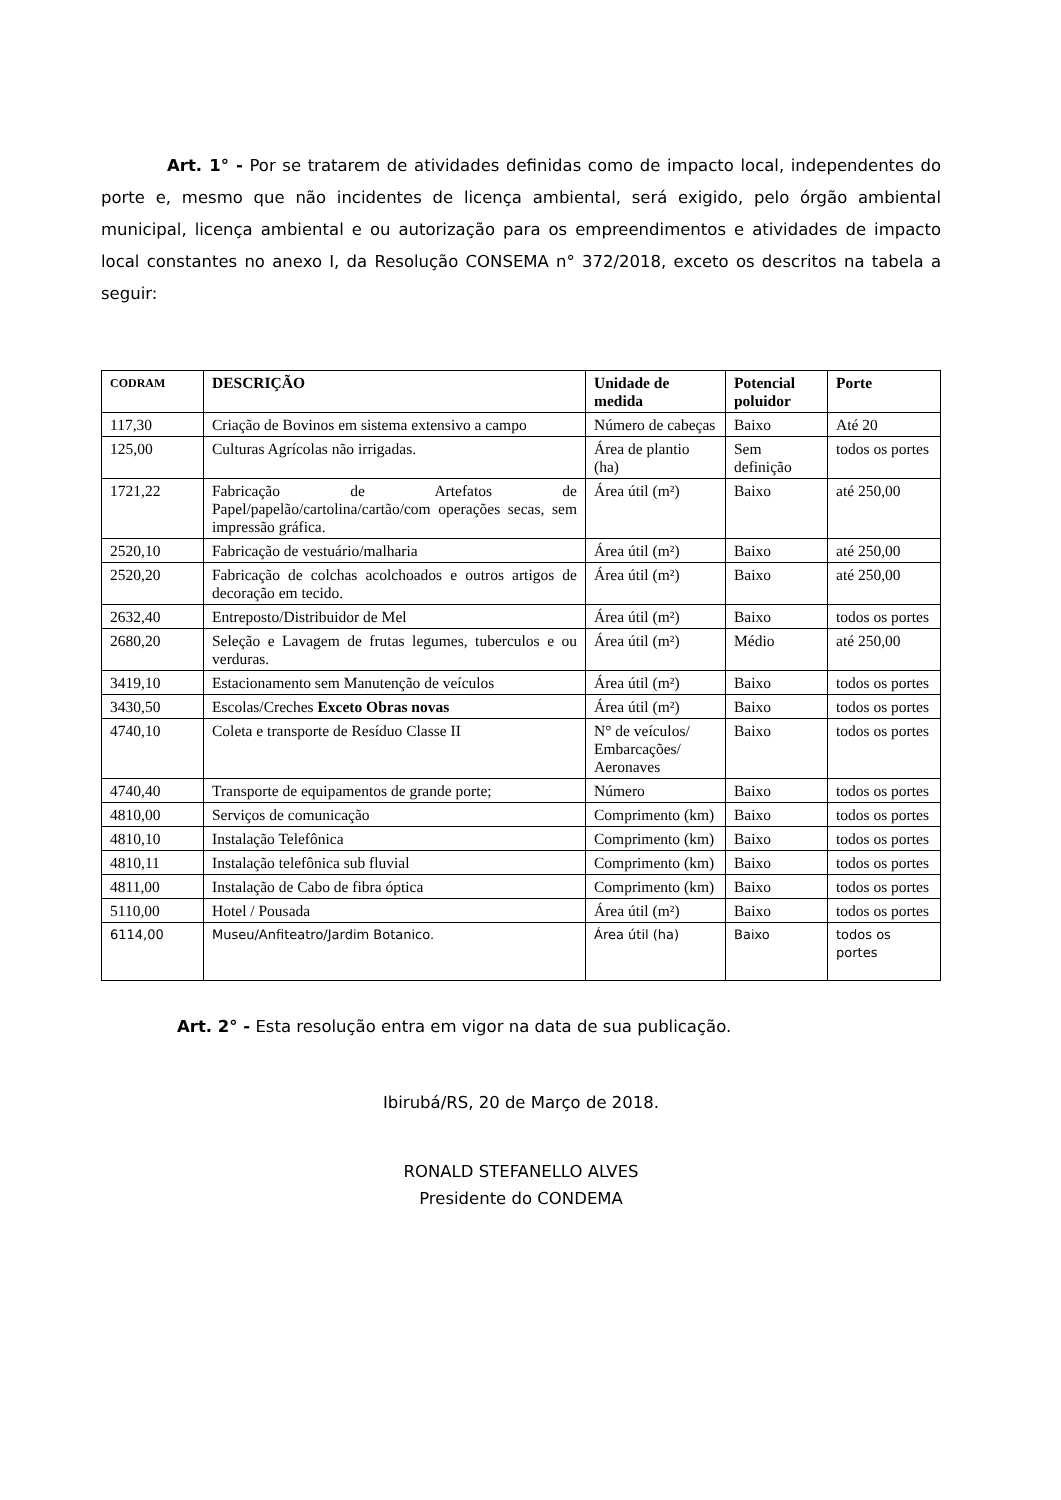Art. 1° - Por se tratarem de atividades definidas como de impacto local, independentes do porte e, mesmo que não incidentes de licença ambiental, será exigido, pelo órgão ambiental municipal, licença ambiental e ou autorização para os empreendimentos e atividades de impacto local constantes no anexo I, da Resolução CONSEMA n° 372/2018, exceto os descritos na tabela a seguir:
| CODRAM | DESCRIÇÃO | Unidade de medida | Potencial poluidor | Porte |
| --- | --- | --- | --- | --- |
| 117,30 | Criação de Bovinos em sistema extensivo a campo | Número de cabeças | Baixo | Até 20 |
| 125,00 | Culturas Agrícolas não irrigadas. | Área de plantio (ha) | Sem definição | todos os portes |
| 1721,22 | Fabricação de Artefatos de Papel/papelão/cartolina/cartão/com operações secas, sem impressão gráfica. | Área útil (m²) | Baixo | até 250,00 |
| 2520,10 | Fabricação de vestuário/malharia | Área útil (m²) | Baixo | até 250,00 |
| 2520,20 | Fabricação de colchas acolchoados e outros artigos de decoração em tecido. | Área útil (m²) | Baixo | até 250,00 |
| 2632,40 | Entreposto/Distribuidor de Mel | Área útil (m²) | Baixo | todos os portes |
| 2680,20 | Seleção e Lavagem de frutas legumes, tuberculos e ou verduras. | Área útil (m²) | Médio | até 250,00 |
| 3419,10 | Estacionamento sem Manutenção de veículos | Área útil (m²) | Baixo | todos os portes |
| 3430,50 | Escolas/Creches Exceto Obras novas | Área útil (m²) | Baixo | todos os portes |
| 4740,10 | Coleta e transporte de Resíduo Classe II | N° de veículos/ Embarcações/ Aeronaves | Baixo | todos os portes |
| 4740,40 | Transporte de equipamentos de grande porte; | Número | Baixo | todos os portes |
| 4810,00 | Serviços de comunicação | Comprimento (km) | Baixo | todos os portes |
| 4810,10 | Instalação Telefônica | Comprimento (km) | Baixo | todos os portes |
| 4810,11 | Instalação telefônica sub fluvial | Comprimento (km) | Baixo | todos os portes |
| 4811,00 | Instalação de Cabo de fibra óptica | Comprimento (km) | Baixo | todos os portes |
| 5110,00 | Hotel / Pousada | Área útil (m²) | Baixo | todos os portes |
| 6114,00 | Museu/Anfiteatro/Jardim Botanico. | Área útil (ha) | Baixo | todos os portes |
Art. 2° - Esta resolução entra em vigor na data de sua publicação.
Ibirubá/RS, 20 de Março de 2018.
RONALD STEFANELLO ALVES
Presidente do CONDEMA